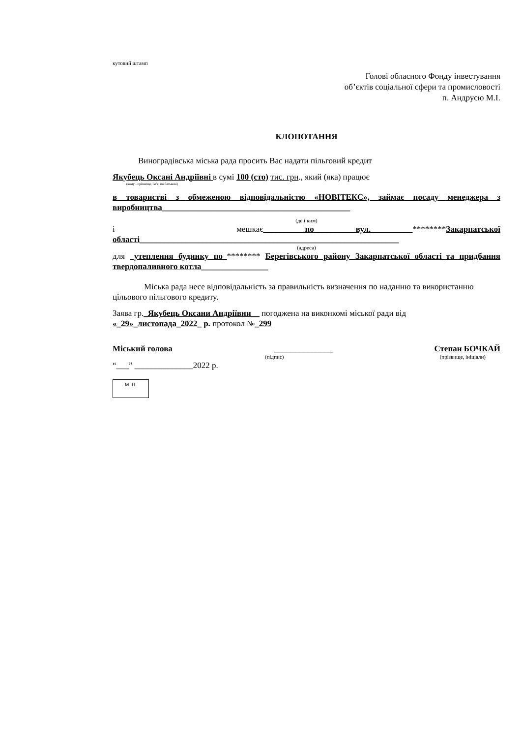кутовий штамп
Голові обласного Фонду інвестування
об’єктів соціальної сфери та промисловості
п. Андрусю М.І.
КЛОПОТАННЯ
Виноградівська міська рада просить Вас надати пільговий кредит
Якубець Оксані Андріївні в сумі 100 (сто) тис. грн., який (яка) працює
(кому - прізвище, ім’я, по батькові)
в товаристві з обмеженою відповідальністю «НОВІТЕКС», займає посаду менеджера з виробництва_____________________________________________
(де і ким)
і мешкає__________по__________вул.__________********Закарпатської області______________________________________________________________
(адреса)
для _утеплення будинку по_******** Берегівського району Закарпатської області_та придбання твердопаливного котла________________
Міська рада несе відповідальність за правильність визначення по наданню та використанню цільового пільгового кредиту.
Заява гр._Якубець Оксани Андріївни__ погоджена на виконкомі міської ради від
«_29»_листопада_2022_ р. протокол №_299
Міський голова ______________ Степан БОЧКАЙ
(підпис) (прізвище, ініціали)
“___” ______________2022 р.
М. П.